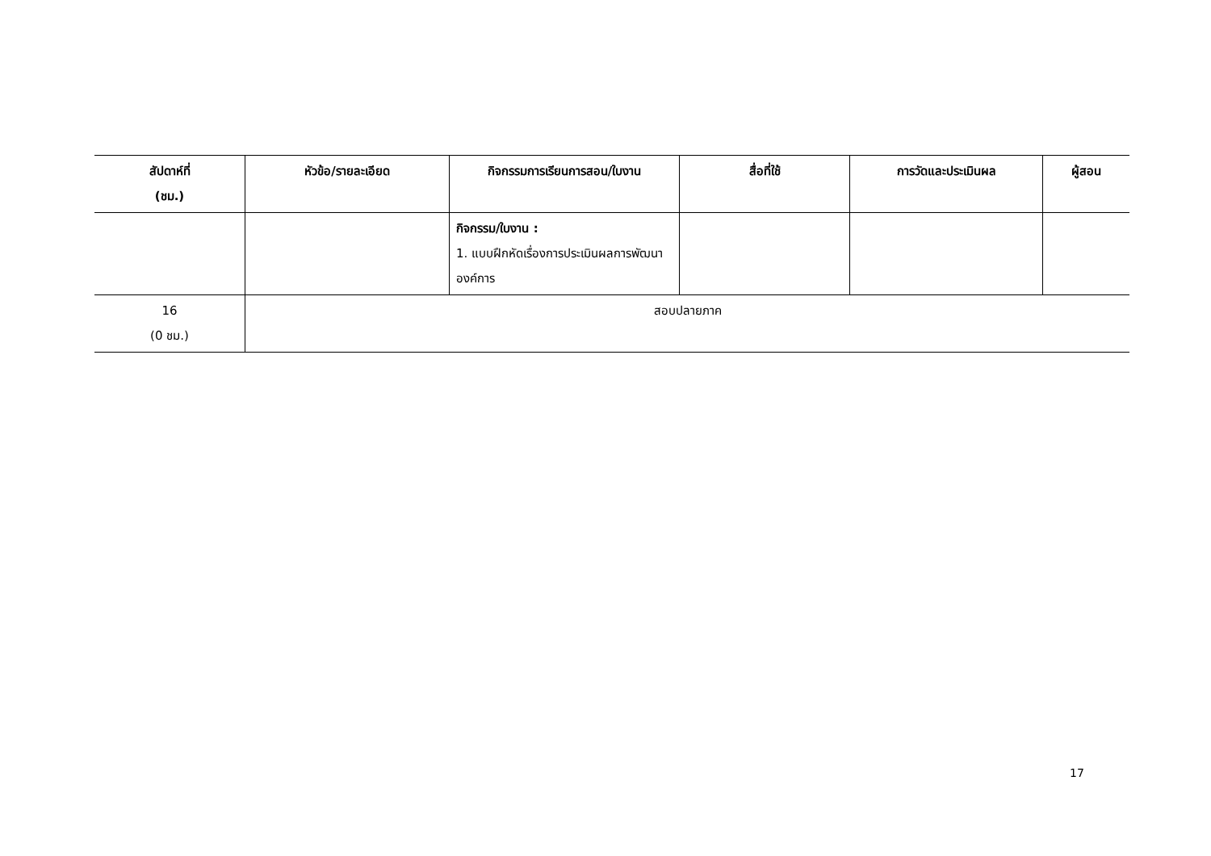| สัปดาห์ที่ (ชม.) | หัวข้อ/รายละเอียด | กิจกรรมการเรียนการสอน/ใบงาน | สื่อที่ใช้ | การวัดและประเมินผล | ผู้สอน |
| --- | --- | --- | --- | --- | --- |
| | | กิจกรรม/ใบงาน : 1. แบบฝึกหัดเรื่องการประเมินผลการพัฒนาองค์การ | | | |
| 16 (0 ชม.) | สอบปลายภาค | | | | |
17